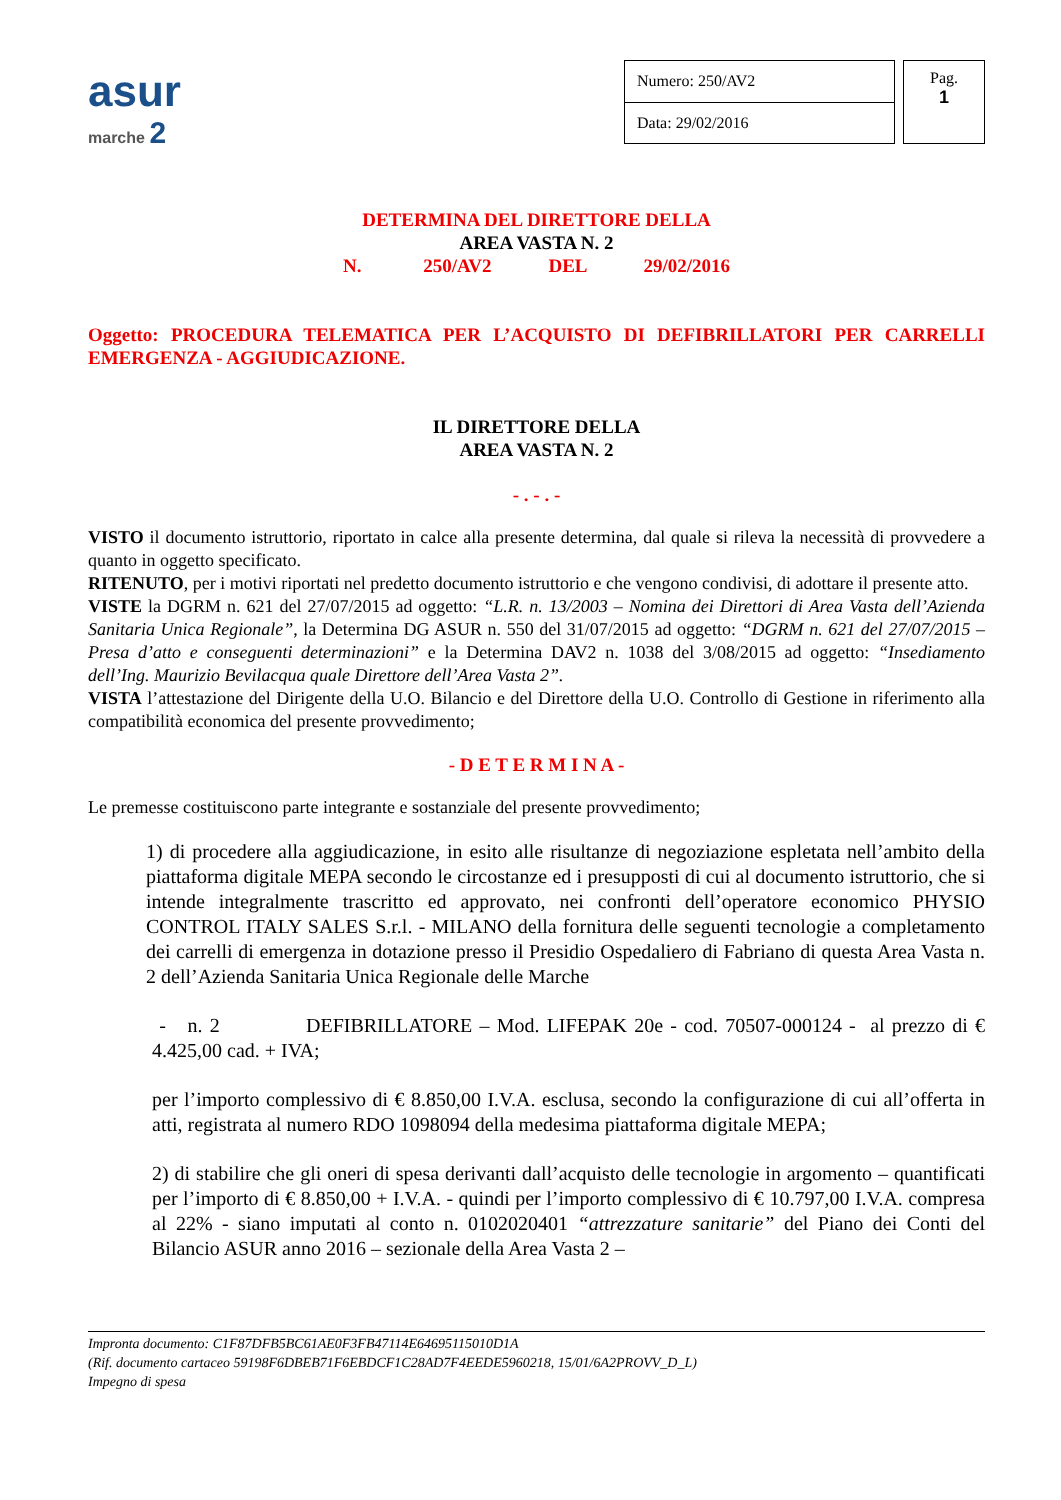asur
marche 2
| Numero: 250/AV2 |
| Data: 29/02/2016 |
Pag.
1
DETERMINA DEL DIRETTORE DELLA
AREA VASTA N. 2
N. 250/AV2 DEL 29/02/2016
Oggetto: PROCEDURA TELEMATICA PER L’ACQUISTO DI DEFIBRILLATORI PER CARRELLI EMERGENZA - AGGIUDICAZIONE.
IL DIRETTORE DELLA
AREA VASTA N. 2
- . - . -
VISTO il documento istruttorio, riportato in calce alla presente determina, dal quale si rileva la necessità di provvedere a quanto in oggetto specificato.
RITENUTO, per i motivi riportati nel predetto documento istruttorio e che vengono condivisi, di adottare il presente atto.
VISTE la DGRM n. 621 del 27/07/2015 ad oggetto: “L.R. n. 13/2003 – Nomina dei Direttori di Area Vasta dell’Azienda Sanitaria Unica Regionale”, la Determina DG ASUR n. 550 del 31/07/2015 ad oggetto: “DGRM n. 621 del 27/07/2015 – Presa d’atto e conseguenti determinazioni” e la Determina DAV2 n. 1038 del 3/08/2015 ad oggetto: “Insediamento dell’Ing. Maurizio Bevilacqua quale Direttore dell’Area Vasta 2”.
VISTA l’attestazione del Dirigente della U.O. Bilancio e del Direttore della U.O. Controllo di Gestione in riferimento alla compatibilità economica del presente provvedimento;
- D E T E R M I N A -
Le premesse costituiscono parte integrante e sostanziale del presente provvedimento;
1) di procedere alla aggiudicazione, in esito alle risultanze di negoziazione espletata nell’ambito della piattaforma digitale MEPA secondo le circostanze ed i presupposti di cui al documento istruttorio, che si intende integralmente trascritto ed approvato, nei confronti dell’operatore economico PHYSIO CONTROL ITALY SALES S.r.l. - MILANO della fornitura delle seguenti tecnologie a completamento dei carrelli di emergenza in dotazione presso il Presidio Ospedaliero di Fabriano di questa Area Vasta n. 2 dell’Azienda Sanitaria Unica Regionale delle Marche
- n. 2 DEFIBRILLATORE – Mod. LIFEPAK 20e - cod. 70507-000124 - al prezzo di € 4.425,00 cad. + IVA;
per l’importo complessivo di € 8.850,00 I.V.A. esclusa, secondo la configurazione di cui all’offerta in atti, registrata al numero RDO 1098094 della medesima piattaforma digitale MEPA;
2) di stabilire che gli oneri di spesa derivanti dall’acquisto delle tecnologie in argomento – quantificati per l’importo di € 8.850,00 + I.V.A. - quindi per l’importo complessivo di € 10.797,00 I.V.A. compresa al 22% - siano imputati al conto n. 0102020401 “attrezzature sanitarie” del Piano dei Conti del Bilancio ASUR anno 2016 – sezionale della Area Vasta 2 –
Impronta documento: C1F87DFB5BC61AE0F3FB47114E64695115010D1A
(Rif. documento cartaceo 59198F6DBEB71F6EBDCF1C28AD7F4EEDE5960218, 15/01/6A2PROVV_D_L)
Impegno di spesa